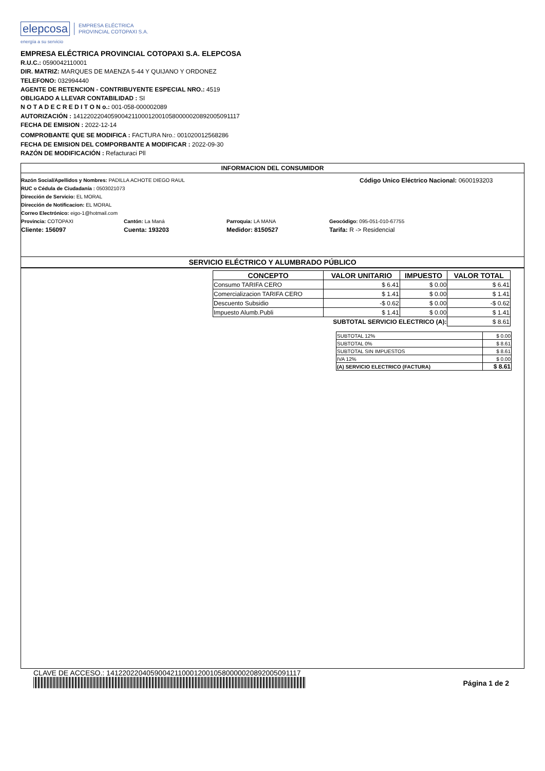elepcosa EMPRESA ELÉCTRICA
PROVINCIAL COTOPAXI S.A.
energía a su servicio
EMPRESA ELÉCTRICA PROVINCIAL COTOPAXI S.A. ELEPCOSA
R.U.C.: 0590042110001
DIR. MATRIZ: MARQUES DE MAENZA 5-44 Y QUIJANO Y ORDONEZ
TELEFONO: 032994440
AGENTE DE RETENCION - CONTRIBUYENTE ESPECIAL NRO.: 4519
OBLIGADO A LLEVAR CONTABILIDAD : SI
N O T A D E C R E D I T O N o.: 001-058-000002089
AUTORIZACIÓN : 1412202204059004211000120010580000020892005091117
FECHA DE EMISION : 2022-12-14
COMPROBANTE QUE SE MODIFICA : FACTURA Nro.: 001020012568286
FECHA DE EMISION DEL COMPORBANTE A MODIFICAR : 2022-09-30
RAZÓN DE MODIFICACIÓN : Refacturaci Pll
INFORMACION DEL CONSUMIDOR
Código Unico Eléctrico Nacional: 0600193203
Razón Social/Apellidos y Nombres: PADILLA ACHOTE DIEGO RAUL
RUC o Cédula de Ciudadanía : 0503021073
Dirección de Servicio: EL MORAL
Dirección de Notificacion: EL MORAL
Correo Electrónico: eigo-1@hotmail.com
Provincia: COTOPAXI Cantón: La Maná Parroquia: LA MANA Geocódigo: 095-051-010-67755
Cliente: 156097 Cuenta: 193203 Medidor: 8150527 Tarifa: R -> Residencial
SERVICIO ELÉCTRICO Y ALUMBRADO PÚBLICO
| CONCEPTO | VALOR UNITARIO | IMPUESTO | VALOR TOTAL |
| --- | --- | --- | --- |
| Consumo TARIFA CERO | $ 6.41 | $ 0.00 | $ 6.41 |
| Comercializacion TARIFA CERO | $ 1.41 | $ 0.00 | $ 1.41 |
| Descuento Subsidio | -$ 0.62 | $ 0.00 | -$ 0.62 |
| Impuesto Alumb.Publi | $ 1.41 | $ 0.00 | $ 1.41 |
| SUBTOTAL SERVICIO ELECTRICO (A): | | | $ 8.61 |
| SUBTOTAL 12% | $ 0.00 |
| SUBTOTAL 0% | $ 8.61 |
| SUBTOTAL SIN IMPUESTOS | $ 8.61 |
| IVA 12% | $ 0.00 |
| (A) SERVICIO ELECTRICO (FACTURA) | $ 8.61 |
CLAVE DE ACCESO.: 1412202204059004211000120010580000020892005091117
Página 1 de 2